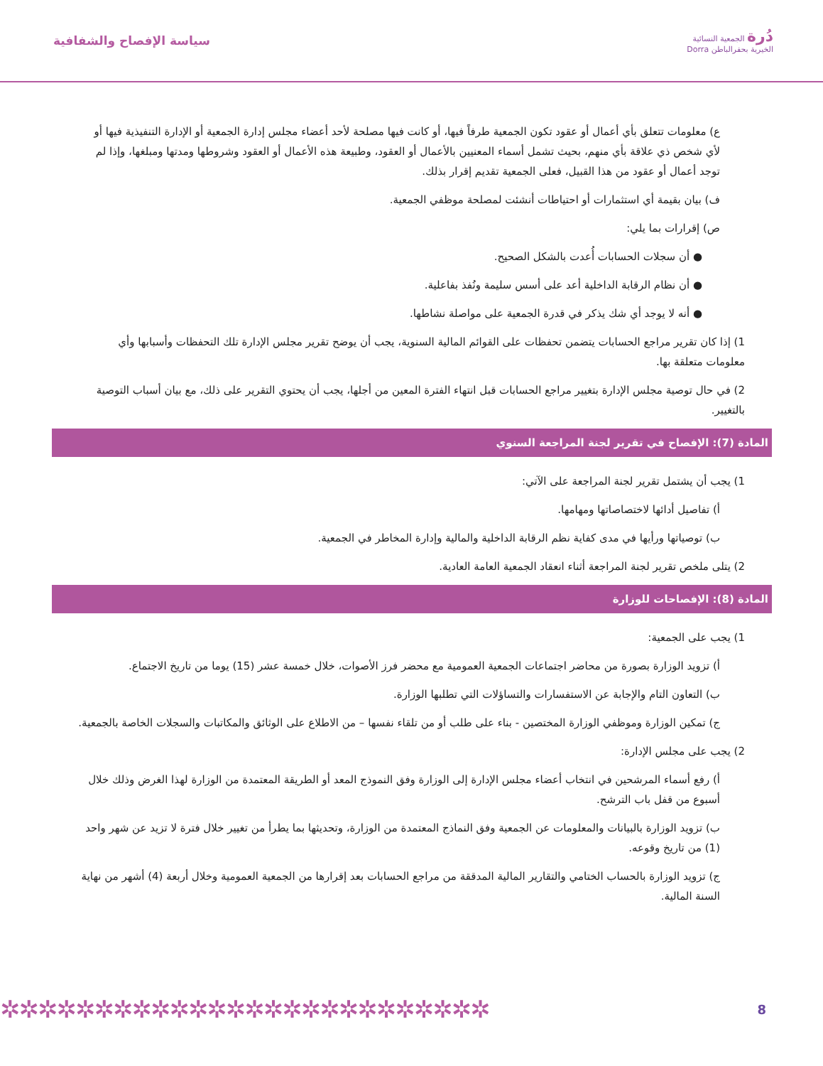دُرة الجمعية النسائية
الخيرية بحفرالباطن Dorra
سياسة الإفصاح والشفافية
ع) معلومات تتعلق بأي أعمال أو عقود تكون الجمعية طرفاً فيها، أو كانت فيها مصلحة لأحد أعضاء مجلس إدارة الجمعية أو الإدارة التنفيذية فيها أو لأي شخص ذي علاقة بأي منهم، بحيث تشمل أسماء المعنيين بالأعمال أو العقود، وطبيعة هذه الأعمال أو العقود وشروطها ومدتها ومبلغها، وإذا لم توجد أعمال أو عقود من هذا القبيل، فعلى الجمعية تقديم إقرار بذلك.
ف) بيان بقيمة أي استثمارات أو احتياطات أنشئت لمصلحة موظفي الجمعية.
ص) إقرارات بما يلي:
● أن سجلات الحسابات أُعدت بالشكل الصحيح.
● أن نظام الرقابة الداخلية أعد على أسس سليمة ونُفذ بفاعلية.
● أنه لا يوجد أي شك يذكر في قدرة الجمعية على مواصلة نشاطها.
1) إذا كان تقرير مراجع الحسابات يتضمن تحفظات على القوائم المالية السنوية، يجب أن يوضح تقرير مجلس الإدارة تلك التحفظات وأسبابها وأي معلومات متعلقة بها.
2) في حال توصية مجلس الإدارة بتغيير مراجع الحسابات قبل انتهاء الفترة المعين من أجلها، يجب أن يحتوي التقرير على ذلك، مع بيان أسباب التوصية بالتغيير.
المادة (7): الإفصاح في تقرير لجنة المراجعة السنوي
1) يجب أن يشتمل تقرير لجنة المراجعة على الآتي:
أ) تفاصيل أدائها لاختصاصاتها ومهامها.
ب) توصياتها ورأيها في مدى كفاية نظم الرقابة الداخلية والمالية وإدارة المخاطر في الجمعية.
2) يتلى ملخص تقرير لجنة المراجعة أثناء انعقاد الجمعية العامة العادية.
المادة (8): الإفصاحات للوزارة
1) يجب على الجمعية:
أ) تزويد الوزارة بصورة من محاضر اجتماعات الجمعية العمومية مع محضر فرز الأصوات، خلال خمسة عشر (15) يوما من تاريخ الاجتماع.
ب) التعاون التام والإجابة عن الاستفسارات والتساؤلات التي تطلبها الوزارة.
ج) تمكين الوزارة وموظفي الوزارة المختصين - بناء على طلب أو من تلقاء نفسها – من الاطلاع على الوثائق والمكاتبات والسجلات الخاصة بالجمعية.
2) يجب على مجلس الإدارة:
أ) رفع أسماء المرشحين في انتخاب أعضاء مجلس الإدارة إلى الوزارة وفق النموذج المعد أو الطريقة المعتمدة من الوزارة لهذا الغرض وذلك خلال أسبوع من قفل باب الترشح.
ب) تزويد الوزارة بالبيانات والمعلومات عن الجمعية وفق النماذج المعتمدة من الوزارة، وتحديثها بما يطرأ من تغيير خلال فترة لا تزيد عن شهر واحد (1) من تاريخ وقوعه.
ج) تزويد الوزارة بالحساب الختامي والتقارير المالية المدققة من مراجع الحسابات بعد إقرارها من الجمعية العمومية وخلال أربعة (4) أشهر من نهاية السنة المالية.
✲✲✲✲✲✲✲✲✲✲✲✲✲✲✲✲✲✲✲✲✲✲✲✲✲✲
8